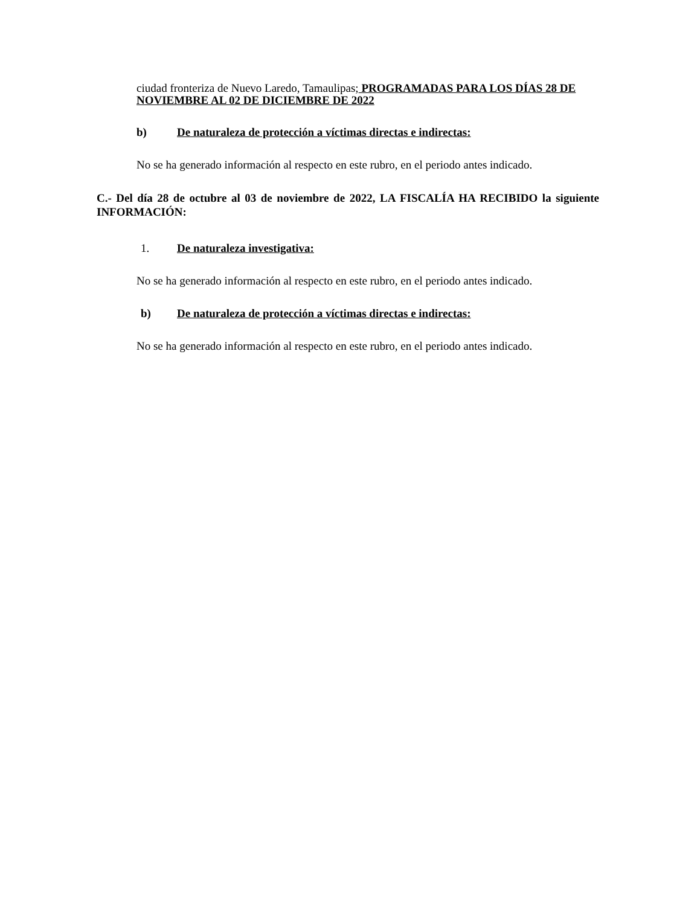ciudad fronteriza de Nuevo Laredo, Tamaulipas; PROGRAMADAS PARA LOS DÍAS 28 DE NOVIEMBRE AL 02 DE DICIEMBRE DE 2022
b) De naturaleza de protección a víctimas directas e indirectas:
No se ha generado información al respecto en este rubro, en el periodo antes indicado.
C.- Del día 28 de octubre al 03 de noviembre de 2022, LA FISCALÍA HA RECIBIDO la siguiente INFORMACIÓN:
1. De naturaleza investigativa:
No se ha generado información al respecto en este rubro, en el periodo antes indicado.
b) De naturaleza de protección a víctimas directas e indirectas:
No se ha generado información al respecto en este rubro, en el periodo antes indicado.